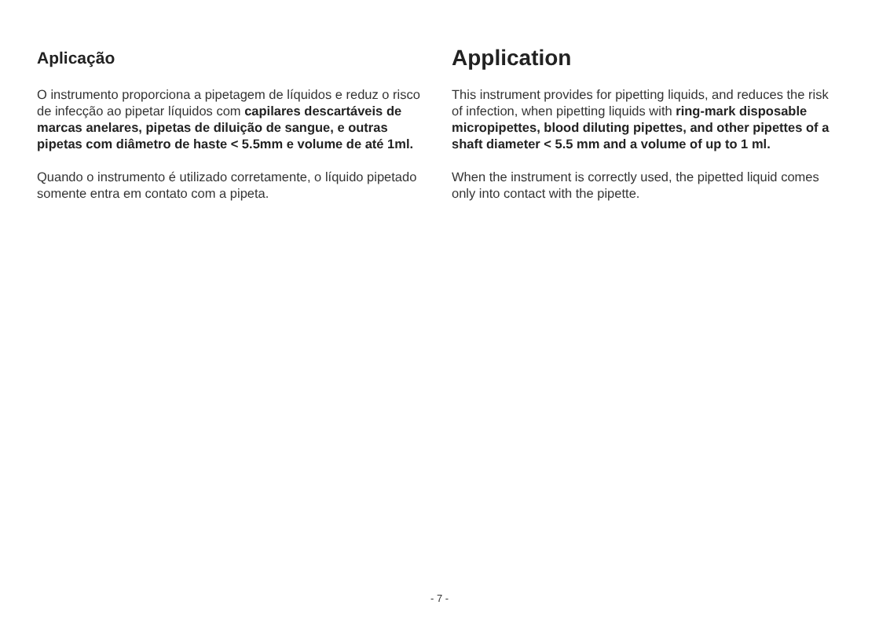Aplicação
O instrumento proporciona a pipetagem de líquidos e reduz o risco de infecção ao pipetar líquidos com capilares descartáveis de marcas anelares, pipetas de diluição de sangue, e outras pipetas com diâmetro de haste < 5.5mm e volume de até 1ml.
Quando o instrumento é utilizado corretamente, o líquido pipetado somente entra em contato com a pipeta.
Application
This instrument provides for pipetting liquids, and reduces the risk of infection, when pipetting liquids with ring-mark disposable micropipettes, blood diluting pipettes, and other pipettes of a shaft diameter < 5.5 mm and a volume of up to 1 ml.
When the instrument is correctly used, the pipetted liquid comes only into contact with the pipette.
- 7 -